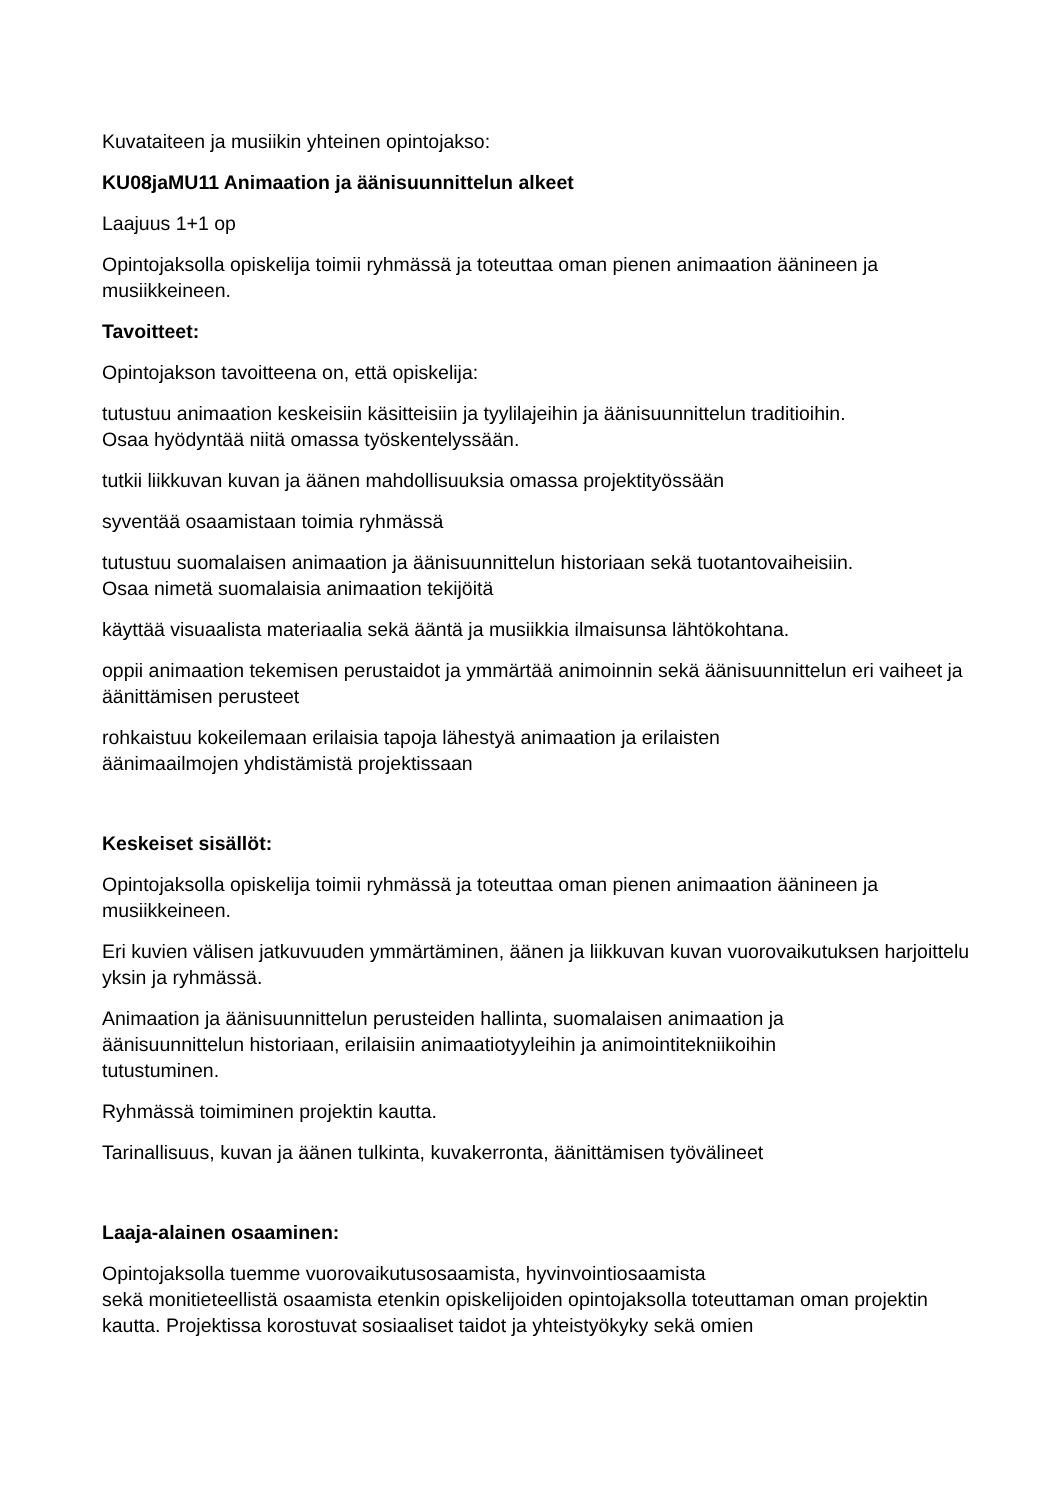Kuvataiteen ja musiikin yhteinen opintojakso:
KU08jaMU11 Animaation ja äänisuunnittelun alkeet
Laajuus 1+1 op
Opintojaksolla opiskelija toimii ryhmässä ja toteuttaa oman pienen animaation äänineen ja musiikkeineen.
Tavoitteet:
Opintojakson tavoitteena on, että opiskelija:
tutustuu animaation keskeisiin käsitteisiin ja tyylilajeihin ja äänisuunnittelun traditioihin.
Osaa hyödyntää niitä omassa työskentelyssään.
tutkii liikkuvan kuvan ja äänen mahdollisuuksia omassa projektityössään
syventää osaamistaan toimia ryhmässä
tutustuu suomalaisen animaation ja äänisuunnittelun historiaan sekä tuotantovaiheisiin.
Osaa nimetä suomalaisia animaation tekijöitä
käyttää visuaalista materiaalia sekä ääntä ja musiikkia ilmaisunsa lähtökohtana.
oppii animaation tekemisen perustaidot ja ymmärtää animoinnin sekä äänisuunnittelun eri vaiheet ja äänittämisen perusteet
rohkaistuu kokeilemaan erilaisia tapoja lähestyä animaation ja erilaisten
äänimaailmojen yhdistämistä projektissaan
Keskeiset sisällöt:
Opintojaksolla opiskelija toimii ryhmässä ja toteuttaa oman pienen animaation äänineen ja musiikkeineen.
Eri kuvien välisen jatkuvuuden ymmärtäminen, äänen ja liikkuvan kuvan vuorovaikutuksen harjoittelu yksin ja ryhmässä.
Animaation ja äänisuunnittelun perusteiden hallinta, suomalaisen animaation ja
äänisuunnittelun historiaan, erilaisiin animaatiotyyleihin ja animointitekniikoihin
tutustuminen.
Ryhmässä toimiminen projektin kautta.
Tarinallisuus, kuvan ja äänen tulkinta, kuvakerronta, äänittämisen työvälineet
Laaja-alainen osaaminen:
Opintojaksolla tuemme vuorovaikutusosaamista, hyvinvointiosaamista
sekä monitieteellistä osaamista etenkin opiskelijoiden opintojaksolla toteuttaman oman projektin kautta. Projektissa korostuvat sosiaaliset taidot ja yhteistyökyky sekä omien